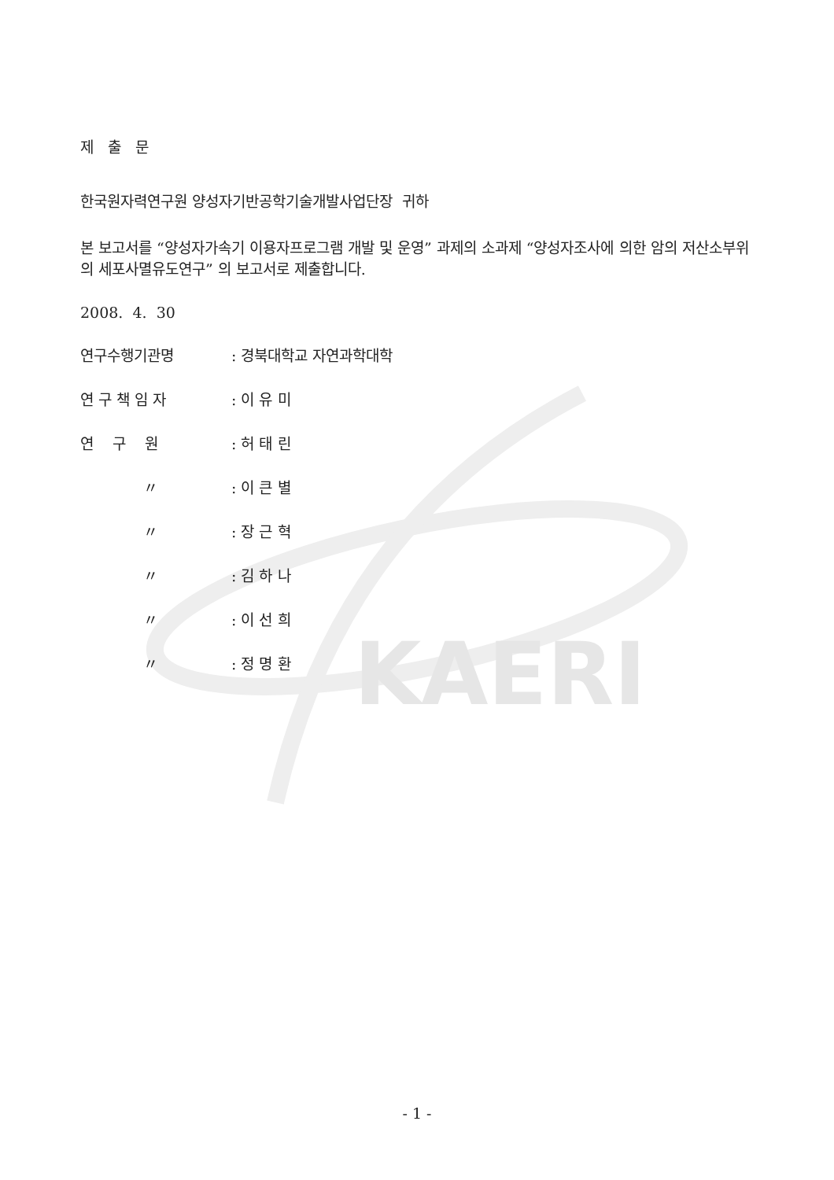KAERI
제 출 문
한국원자력연구원 양성자기반공학기술개발사업단장 귀하
본 보고서를 “양성자가속기 이용자프로그램 개발 및 운영” 과제의 소과제 “양성자조사에 의한 암의 저산소부위의 세포사멸유도연구” 의 보고서로 제출합니다.
2008. 4. 30
연구수행기관명: 경북대학교 자연과학대학
연 구 책 임 자: 이 유 미
연 구 원: 허 태 린
〃: 이 큰 별
〃: 장 근 혁
〃: 김 하 나
〃: 이 선 희
〃: 정 명 환
- 1 -